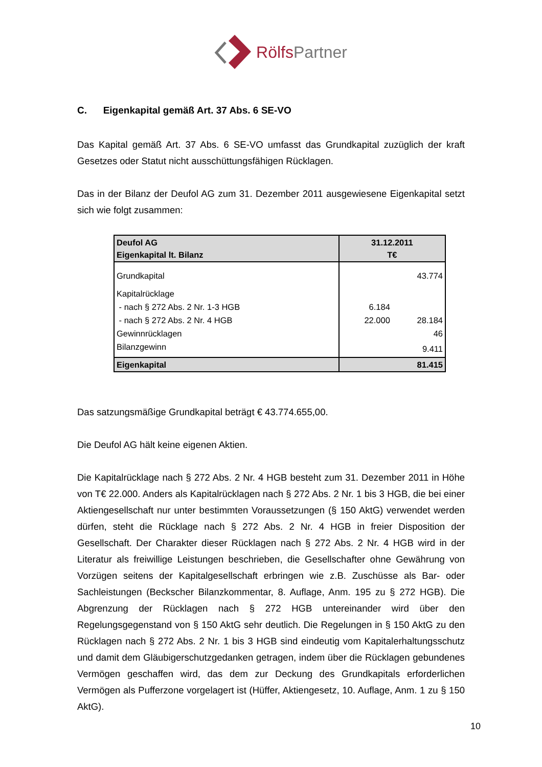Rölfs Partner
C. Eigenkapital gemäß Art. 37 Abs. 6 SE-VO
Das Kapital gemäß Art. 37 Abs. 6 SE-VO umfasst das Grundkapital zuzüglich der kraft Gesetzes oder Statut nicht ausschüttungsfähigen Rücklagen.
Das in der Bilanz der Deufol AG zum 31. Dezember 2011 ausgewiesene Eigenkapital setzt sich wie folgt zusammen:
| Deufol AG Eigenkapital lt. Bilanz | 31.12.2011 T€ | |
| Grundkapital | | 43.774 |
| Kapitalrücklage | | |
| - nach § 272 Abs. 2 Nr. 1-3 HGB | 6.184 | |
| - nach § 272 Abs. 2 Nr. 4 HGB | 22.000 | 28.184 |
| Gewinnrücklagen | | 46 |
| Bilanzgewinn | | 9.411 |
| Eigenkapital | 81.415 | |
Das satzungsmäßige Grundkapital beträgt € 43.774.655,00.
Die Deufol AG hält keine eigenen Aktien.
Die Kapitalrücklage nach § 272 Abs. 2 Nr. 4 HGB besteht zum 31. Dezember 2011 in Höhe von T€ 22.000. Anders als Kapitalrücklagen nach § 272 Abs. 2 Nr. 1 bis 3 HGB, die bei einer Aktiengesellschaft nur unter bestimmten Voraussetzungen (§ 150 AktG) verwendet werden dürfen, steht die Rücklage nach § 272 Abs. 2 Nr. 4 HGB in freier Disposition der Gesellschaft. Der Charakter dieser Rücklagen nach § 272 Abs. 2 Nr. 4 HGB wird in der Literatur als freiwillige Leistungen beschrieben, die Gesellschafter ohne Gewährung von Vorzügen seitens der Kapitalgesellschaft erbringen wie z.B. Zuschüsse als Bar- oder Sachleistungen (Beckscher Bilanzkommentar, 8. Auflage, Anm. 195 zu § 272 HGB). Die Abgrenzung der Rücklagen nach § 272 HGB untereinander wird über den Regelungsgegenstand von § 150 AktG sehr deutlich. Die Regelungen in § 150 AktG zu den Rücklagen nach § 272 Abs. 2 Nr. 1 bis 3 HGB sind eindeutig vom Kapitalerhaltungsschutz und damit dem Gläubigerschutzgedanken getragen, indem über die Rücklagen gebundenes Vermögen geschaffen wird, das dem zur Deckung des Grundkapitals erforderlichen Vermögen als Pufferzone vorgelagert ist (Hüffer, Aktiengesetz, 10. Auflage, Anm. 1 zu § 150 AktG).
10